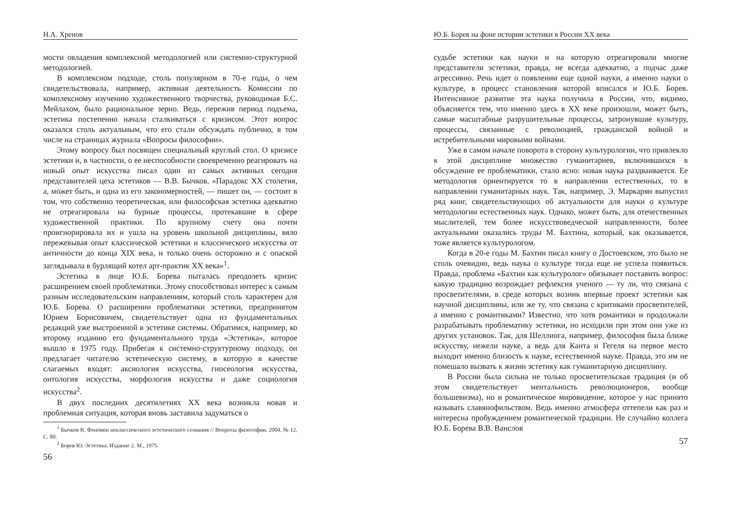Н.А. Хренов
мости овладения комплексной методологией или системно-структурной методологией.
В комплексном подходе, столь популярном в 70-е годы, о чем свидетельствовала, например, активная деятельность Комиссии по комплексному изучению художественного творчества, руководимая Б.С. Мейлахом, было рациональное зерно. Ведь, пережив период подъема, эстетика постепенно начала сталкиваться с кризисом. Этот вопрос оказался столь актуальным, что его стали обсуждать публично, в том числе на страницах журнала «Вопросы философии».
Этому вопросу был посвящен специальный круглый стол. О кризисе эстетики и, в частности, о ее неспособности своевременно реагировать на новый опыт искусства писал один из самых активных сегодня представителей цеха эстетиков — В.В. Бычков. «Парадокс XX столетия, а, может быть, и одна из его закономерностей, — пишет он, — состоит в том, что собственно теоретическая, или философская эстетика адекватно не отреагировала на бурные процессы, протекавшие в сфере художественной практики. По крупному счету она почти проигнорировала их и ушла на уровень школьной дисциплины, вяло пережевывая опыт классической эстетики и классического искусства от античности до конца XIX века, и только очень осторожно и с опаской заглядывала в бурлящий котел арт-практик XX века»<sup>1</sup>.
Эстетика в лице Ю.Б. Борева пыталась преодолеть кризис расширением своей проблематики. Этому способствовал интерес к самым разным исследовательским направлениям, который столь характерен для Ю.Б. Борева. О расширении проблематики эстетики, предпринятом Юрием Борисовичем, свидетельствует одна из фундаментальных редакций уже выстроенной в эстетике системы. Обратимся, например, ко второму изданию его фундаментального труда «Эстетика», которое вышло в 1975 году. Прибегая к системно-структурному подходу, он предлагает читателю эстетическую систему, в которую в качестве слагаемых входят: аксиология искусства, гносеология искусства, онтология искусства, морфология искусства и даже социология искусства<sup>2</sup>.
В двух последних десятилетиях XX века возникла новая и проблемная ситуация, которая вновь заставила задуматься о
<sup>1</sup> Бычков В. Феномен неклассического эстетического сознания // Вопросы философии. 2004. № 12. С. 80.
<sup>2</sup> Борев Ю. Эстетика. Издание 2. М., 1975.
56
Ю.Б. Борев на фоне истории эстетики в России XX века
судьбе эстетики как науки и на которую отреагировали многие представители эстетики, правда, не всегда адекватно, а подчас даже агрессивно. Речь идет о появлении еще одной науки, а именно науки о культуре, в процесс становления которой вписался и Ю.Б. Борев. Интенсивное развитие эта наука получила в России, что, видимо, объясняется тем, что именно здесь в XX веке произошли, может быть, самые масштабные разрушительные процессы, затронувшие культуру, процессы, связанные с революцией, гражданской войной и истребительными мировыми войнами.
Уже в самом начале поворота в сторону культурологии, что привлекло к этой дисциплине множество гуманитариев, включившихся в обсуждение ее проблематики, стало ясно: новая наука раздваивается. Ее методология ориентируется то в направлении естественных, то в направлении гуманитарных наук. Так, например, Э. Маркарян выпустил ряд книг, свидетельствующих об актуальности для науки о культуре методологии естественных наук. Однако, может быть, для отечественных мыслителей, тем более искусствоведческой направленности, более актуальными оказались труды М. Бахтина, который, как оказывается, тоже является культурологом.
Когда в 20-е годы М. Бахтин писал книгу о Достоевском, это было не столь очевидно, ведь наука о культуре тогда еще не успела появиться. Правда, проблема «Бахтин как культуролог» обязывает поставить вопрос: какую традицию возрождает рефлексия ученого — ту ли, что связана с просветителями, в среде которых возник впервые проект эстетики как научной дисциплины, или же ту, что связана с критиками просветителей, а именно с романтиками? Известно, что хотя романтики и продолжали разрабатывать проблематику эстетики, но исходили при этом они уже из других установок. Так, для Шеллинга, например, философия была ближе искусству, нежели науке, а ведь для Канта и Гегеля на первое место выходит именно близость к науке, естественной науке. Правда, это им не помешало вызвать к жизни эстетику как гуманитарную дисциплину.
В России была сильна не только просветительская традиция (и об этом свидетельствует ментальность революционеров, вообще большевизма), но и романтическое мировидение, которое у нас принято называть славянофильством. Ведь именно атмосфера оттепели как раз и интересна пробуждением романтической традиции. Не случайно коллега Ю.Б. Борева В.В. Ванслов
57